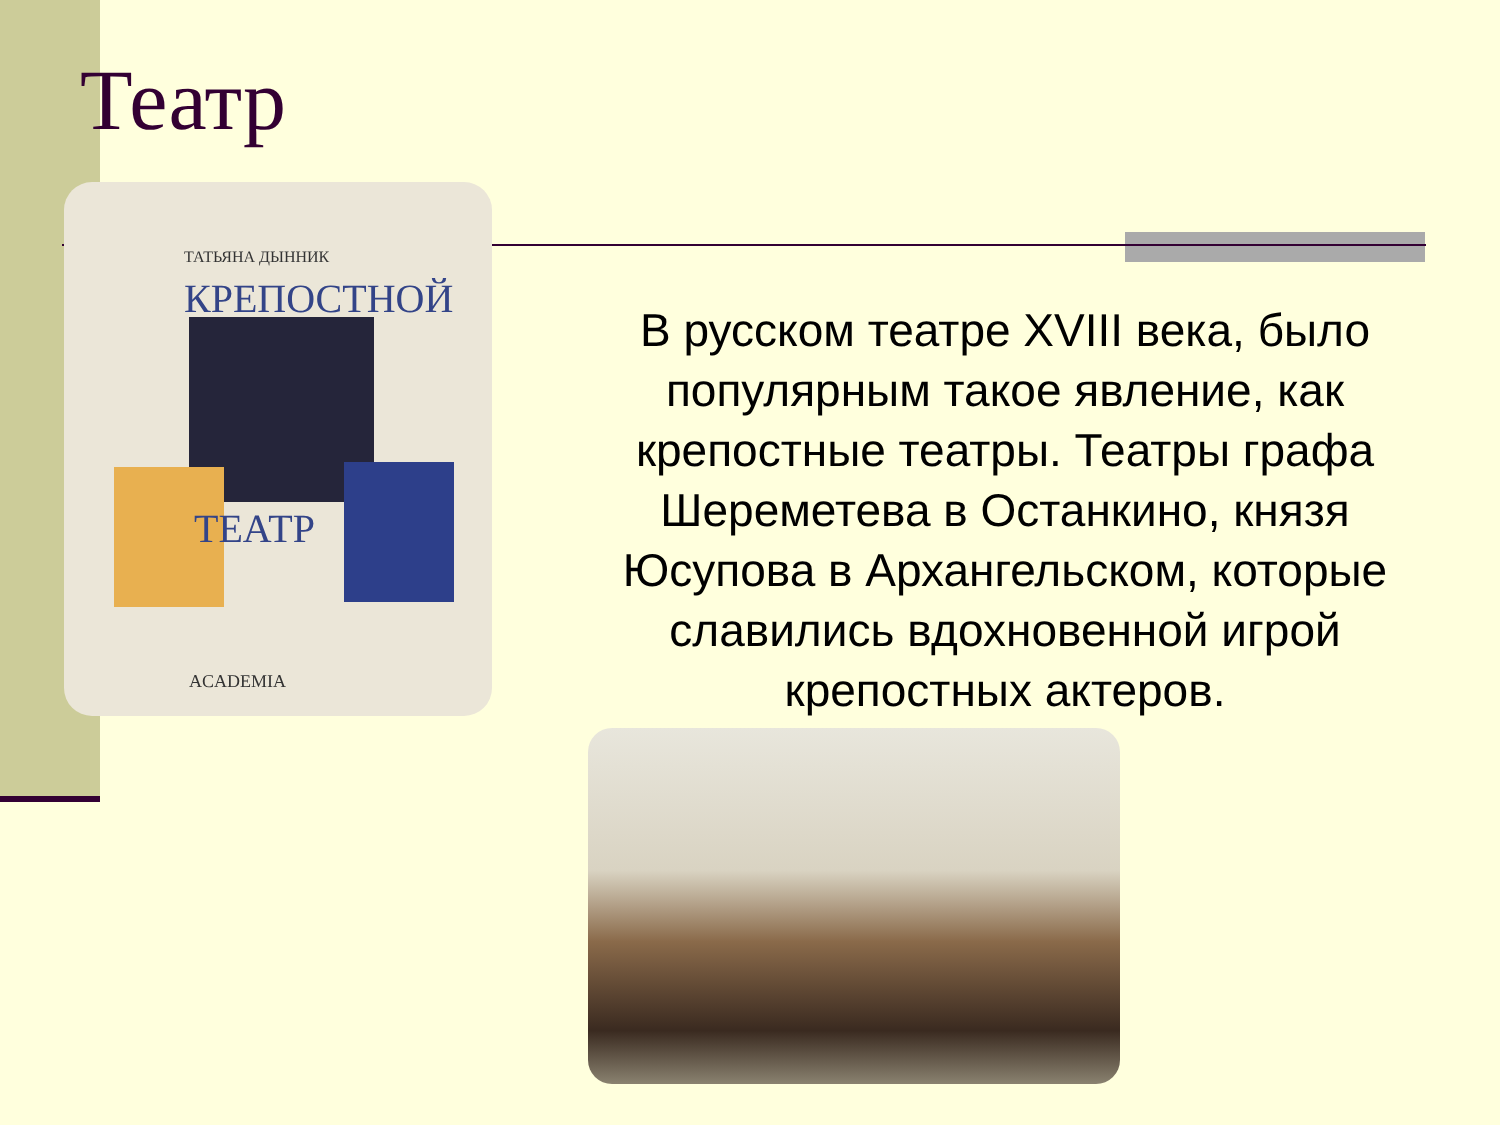Театр
ТАТЬЯНА ДЫННИК
КРЕПОСТНОЙ
ТЕАТР
ACADEMIA
В русском театре XVIII века, было популярным такое явление, как крепостные театры. Театры графа Шереметева в Останкино, князя Юсупова в Архангельском, которые славились вдохновенной игрой крепостных актеров.